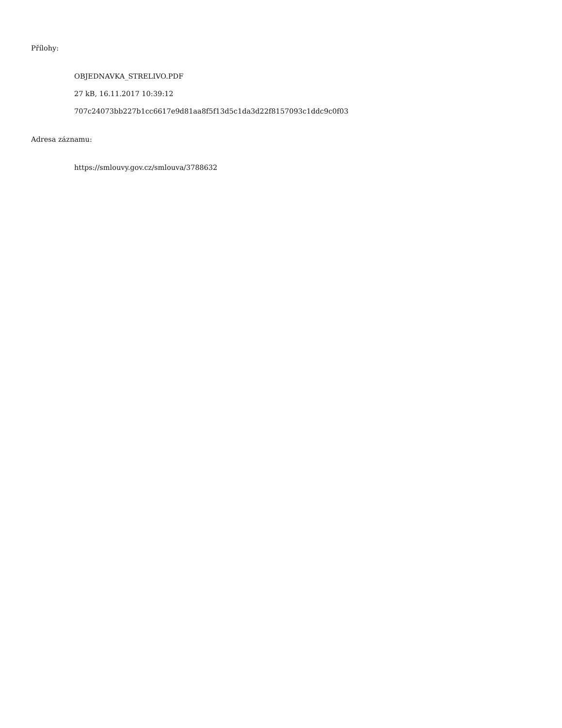Přílohy:
OBJEDNAVKA_STRELIVO.PDF
27 kB, 16.11.2017 10:39:12
707c24073bb227b1cc6617e9d81aa8f5f13d5c1da3d22f8157093c1ddc9c0f03
Adresa záznamu:
https://smlouvy.gov.cz/smlouva/3788632